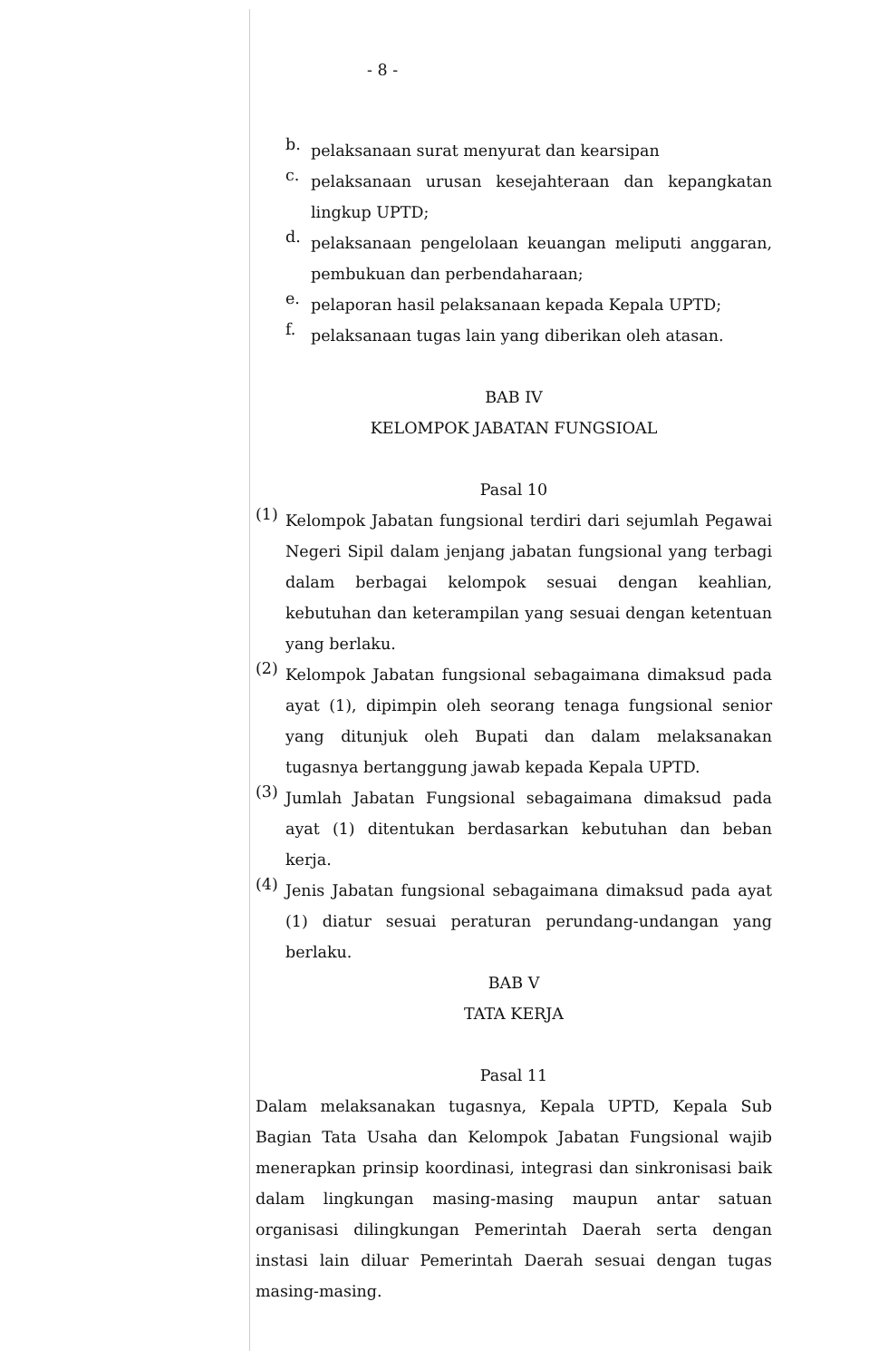- 8 -
b.
pelaksanaan surat menyurat dan kearsipan
c.
pelaksanaan urusan kesejahteraan dan kepangkatan lingkup UPTD;
d.
pelaksanaan pengelolaan keuangan meliputi anggaran, pembukuan dan perbendaharaan;
e.
pelaporan hasil pelaksanaan kepada Kepala UPTD;
f.
pelaksanaan tugas lain yang diberikan oleh atasan.
BAB IV
KELOMPOK JABATAN FUNGSIOAL
Pasal 10
(1)
Kelompok Jabatan fungsional terdiri dari sejumlah Pegawai Negeri Sipil dalam jenjang jabatan fungsional yang terbagi dalam berbagai kelompok sesuai dengan keahlian, kebutuhan dan keterampilan yang sesuai dengan ketentuan yang berlaku.
(2)
Kelompok Jabatan fungsional sebagaimana dimaksud pada ayat (1), dipimpin oleh seorang tenaga fungsional senior yang ditunjuk oleh Bupati dan dalam melaksanakan tugasnya bertanggung jawab kepada Kepala UPTD.
(3)
Jumlah Jabatan Fungsional sebagaimana dimaksud pada ayat (1) ditentukan berdasarkan kebutuhan dan beban kerja.
(4)
Jenis Jabatan fungsional sebagaimana dimaksud pada ayat (1) diatur sesuai peraturan perundang-undangan yang berlaku.
BAB V
TATA KERJA
Pasal 11
Dalam melaksanakan tugasnya, Kepala UPTD, Kepala Sub Bagian Tata Usaha dan Kelompok Jabatan Fungsional wajib menerapkan prinsip koordinasi, integrasi dan sinkronisasi baik dalam lingkungan masing-masing maupun antar satuan organisasi dilingkungan Pemerintah Daerah serta dengan instasi lain diluar Pemerintah Daerah sesuai dengan tugas masing-masing.